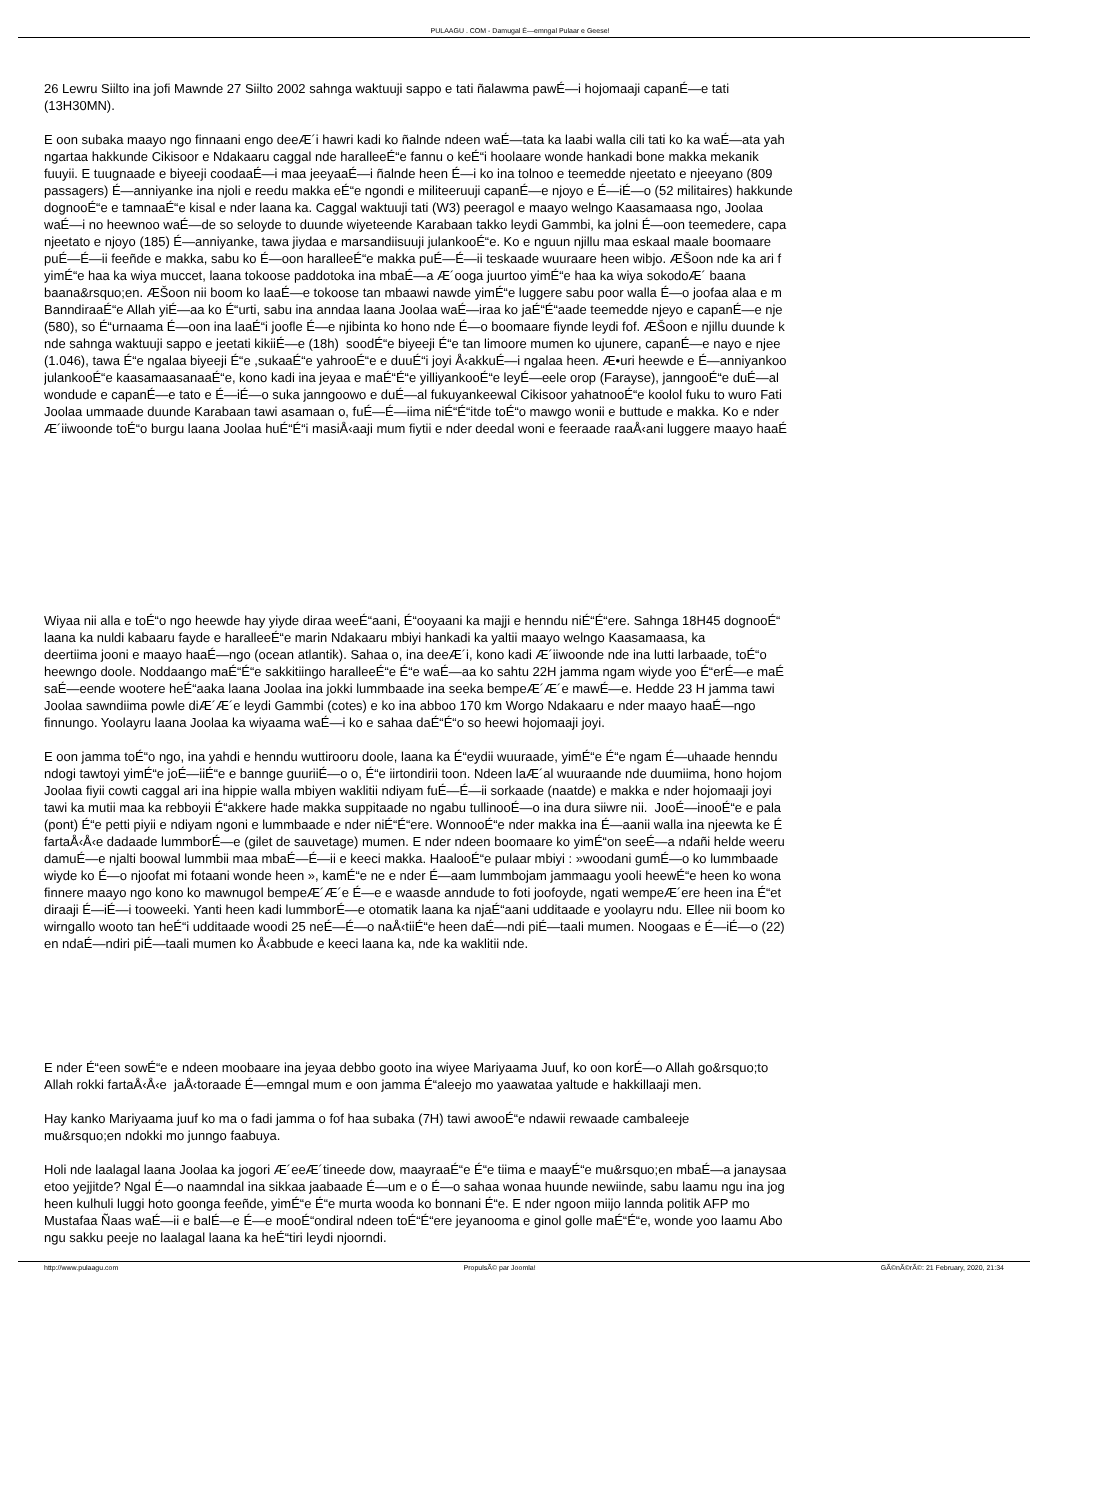PULAAGU . COM - Damugal É—emngal Pulaar e Geese!
26 Lewru Siilto ina jofi Mawnde 27 Siilto 2002 sahnga waktuuji sappo e tati ñalawma pawÉ—i hojomaaji capanÉ—e tati
(13H30MN).
E oon subaka maayo ngo finnaani engo deeÆ´i hawri kadi ko ñalnde ndeen waÉ—tata ka laabi walla cili tati ko ka waÉ—ata yah
ngartaa hakkunde Cikisoor e Ndakaaru caggal nde haralleeÉ“e fannu o keÉ“i hoolaare wonde hankadi bone makka mekanik
fuuyii. E tuugnaade e biyeeji coodaaÉ—i maa jeeyaaÉ—i ñalnde heen É—i ko ina tolnoo e teemedde njeetato e njeeyano (809
passagers) É—anniyanke ina njoli e reedu makka eÉ“e ngondi e militeeruuji capanÉ—e njoyo e É—iÉ—o (52 militaires) hakkunde
dognooÉ“e e tamnaaÉ“e kisal e nder laana ka. Caggal waktuuji tati (W3) peeragol e maayo welngo Kaasamaasa ngo, Joolaa
waÉ—i no heewnoo waÉ—de so seloyde to duunde wiyeteende Karabaan takko leydi Gammbi, ka jolni É—oon teemedere, capa
njeetato e njoyo (185) É—anniyanke, tawa jiydaa e marsandiisuuji julankooÉ“e. Ko e nguun njillu maa eskaal maale boomaare
puÉ—É—ii feeñde e makka, sabu ko É—oon haralleeÉ“e makka puÉ—É—ii teskaade wuuraare heen wibjo. ÆŠoon nde ka ari f
yimÉ“e haa ka wiya muccet, laana tokoose paddotoka ina mbaÉ—a Æ´ooga juurtoo yimÉ“e haa ka wiya sokodoÆ´ baana
baana&rsquo;en. ÆŠoon nii boom ko laaÉ—e tokoose tan mbaawi nawde yimÉ“e luggere sabu poor walla É—o joofaa alaa e m
BanndiraaÉ“e Allah yiÉ—aa ko É“urti, sabu ina anndaa laana Joolaa waÉ—iraa ko jaÉ“É“aade teemedde njeyo e capanÉ—e nje
(580), so É“urnaama É—oon ina laaÉ“i joofle É—e njibinta ko hono nde É—o boomaare fiynde leydi fof. ÆŠoon e njillu duunde k
nde sahnga waktuuji sappo e jeetati kikiiÉ—e (18h) soodÉ“e biyeeji É“e tan limoore mumen ko ujunere, capanÉ—e nayo e njee
(1.046), tawa É“e ngalaa biyeeji É“e ,sukaaÉ“e yahrooÉ“e e duuÉ“i joyi Å‹akkuÉ—i ngalaa heen. Æ•uri heewde e É—anniyankoo
julankooÉ“e kaasamaasanaaÉ“e, kono kadi ina jeyaa e maÉ“É“e yilliyankooÉ“e leyÉ—eele orop (Farayse), janngooÉ“e duÉ—al
wondude e capanÉ—e tato e É—iÉ—o suka janngoowo e duÉ—al fukuyankeewal Cikisoor yahatnooÉ“e koolol fuku to wuro Fati
Joolaa ummaade duunde Karabaan tawi asamaan o, fuÉ—É—iima niÉ“É“itde toÉ“o mawgo wonii e buttude e makka. Ko e nder
Æ´iiwoonde toÉ“o burgu laana Joolaa huÉ“É“i masiÅ‹aaji mum fiytii e nder deedal woni e feeraade raaÅ‹ani luggere maayo haaÉ
Wiyaa nii alla e toÉ“o ngo heewde hay yiyde diraa weeÉ“aani, É“ooyaani ka majji e henndu niÉ“É“ere. Sahnga 18H45 dognooÉ“
laana ka nuldi kabaaru fayde e haralleeÉ“e marin Ndakaaru mbiyi hankadi ka yaltii maayo welngo Kaasamaasa, ka
deertiima jooni e maayo haaÉ—ngo (ocean atlantik). Sahaa o, ina deeÆ´i, kono kadi Æ´iiwoonde nde ina lutti larbaade, toÉ“o
heewngo doole. Noddaango maÉ“É“e sakkitiingo haralleeÉ“e É“e waÉ—aa ko sahtu 22H jamma ngam wiyde yoo É“erÉ—e maÉ
saÉ—eende wootere heÉ“aaka laana Joolaa ina jokki lummbaade ina seeka bempeÆ´Æ´e mawÉ—e. Hedde 23 H jamma tawi
Joolaa sawndiima powle diÆ´Æ´e leydi Gammbi (cotes) e ko ina abboo 170 km Worgo Ndakaaru e nder maayo haaÉ—ngo
finnungo. Yoolayru laana Joolaa ka wiyaama waÉ—i ko e sahaa daÉ“É“o so heewi hojomaaji joyi.
E oon jamma toÉ“o ngo, ina yahdi e henndu wuttirooru doole, laana ka É“eydii wuuraade, yimÉ“e É“e ngam É—uhaade henndu
ndogi tawtoyi yimÉ“e joÉ—iiÉ“e e bannge guuriiÉ—o o, É“e iirtondirii toon. Ndeen laÆ´al wuuraande nde duumiima, hono hojom
Joolaa fiyii cowti caggal ari ina hippie walla mbiyen waklitii ndiyam fuÉ—É—ii sorkaade (naatde) e makka e nder hojomaaji joyi
tawi ka mutii maa ka rebboyii É“akkere hade makka suppitaade no ngabu tullinooÉ—o ina dura siiwre nii. JooÉ—inooÉ“e e pala
(pont) É“e petti piyii e ndiyam ngoni e lummbaade e nder niÉ“É“ere. WonnooÉ“e nder makka ina É—aanii walla ina njeewta ke É
fartaÅ‹Å‹e dadaade lummborÉ—e (gilet de sauvetage) mumen. E nder ndeen boomaare ko yimÉ“on seeÉ—a ndañi helde weeru
damuÉ—e njalti boowal lummbii maa mbaÉ—É—ii e keeci makka. HaalooÉ“e pulaar mbiyi : »woodani gumÉ—o ko lummbaade
wiyde ko É—o njoofat mi fotaani wonde heen », kamÉ“e ne e nder É—aam lummbojam jammaagu yooli heewÉ“e heen ko wona
finnere maayo ngo kono ko mawnugol bempeÆ´Æ´e É—e e waasde anndude to foti joofoyde, ngati wempeÆ´ere heen ina É“et
diraaji É—iÉ—i tooweeki. Yanti heen kadi lummborÉ—e otomatik laana ka njaÉ“aani udditaade e yoolayru ndu. Ellee nii boom ko
wirngallo wooto tan heÉ“i udditaade woodi 25 neÉ—É—o naÅ‹tiiÉ“e heen daÉ—ndi piÉ—taali mumen. Noogaas e É—iÉ—o (22)
en ndaÉ—ndiri piÉ—taali mumen ko Å‹abbude e keeci laana ka, nde ka waklitii nde.
E nder É“een sowÉ“e e ndeen moobaare ina jeyaa debbo gooto ina wiyee Mariyaama Juuf, ko oon korÉ—o Allah go&rsquo;to
Allah rokki fartaÅ‹Å‹e jaÅ‹toraade É—emngal mum e oon jamma É“aleejo mo yaawataa yaltude e hakkillaaji men.
Hay kanko Mariyaama juuf ko ma o fadi jamma o fof haa subaka (7H) tawi awooÉ“e ndawii rewaade cambaleeje
mu&rsquo;en ndokki mo junngo faabuya.
Holi nde laalagal laana Joolaa ka jogori Æ´eeÆ´tineede dow, maayraaÉ“e É“e tiima e maayÉ“e mu&rsquo;en mbaÉ—a janaysaa
etoo yejjitde? Ngal É—o naamndal ina sikkaa jaabaade É—um e o É—o sahaa wonaa huunde newiinde, sabu laamu ngu ina jog
heen kulhuli luggi hoto goonga feeñde, yimÉ“e É“e murta wooda ko bonnani É“e. E nder ngoon miijo lannda politik AFP mo
Mustafaa Ñaas waÉ—ii e balÉ—e É—e mooÉ“ondiral ndeen toÉ“É“ere jeyanooma e ginol golle maÉ“É“e, wonde yoo laamu Abo
ngu sakku peeje no laalagal laana ka heÉ“tiri leydi njoorndi.
http://www.pulaagu.com PropulsÃ© par Joomla! GÃ©nÃ©rÃ©: 21 February, 2020, 21:34